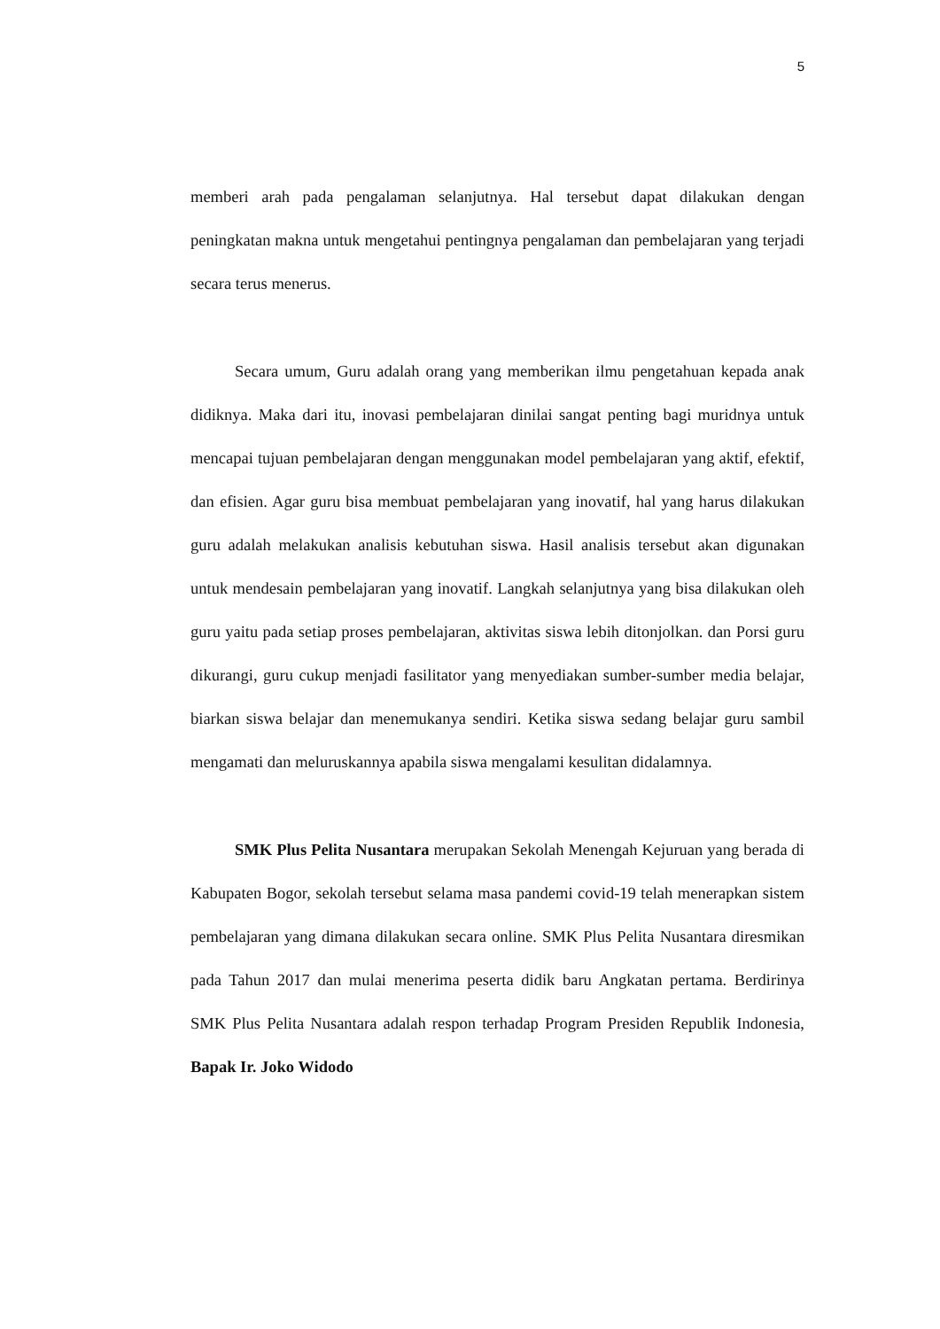5
memberi arah pada pengalaman selanjutnya. Hal tersebut dapat dilakukan dengan peningkatan makna untuk mengetahui pentingnya pengalaman dan pembelajaran yang terjadi secara terus menerus.
Secara umum, Guru adalah orang yang memberikan ilmu pengetahuan kepada anak didiknya. Maka dari itu, inovasi pembelajaran dinilai sangat penting bagi muridnya untuk mencapai tujuan pembelajaran dengan menggunakan model pembelajaran yang aktif, efektif, dan efisien. Agar guru bisa membuat pembelajaran yang inovatif, hal yang harus dilakukan guru adalah melakukan analisis kebutuhan siswa. Hasil analisis tersebut akan digunakan untuk mendesain pembelajaran yang inovatif. Langkah selanjutnya yang bisa dilakukan oleh guru yaitu pada setiap proses pembelajaran, aktivitas siswa lebih ditonjolkan. dan Porsi guru dikurangi, guru cukup menjadi fasilitator yang menyediakan sumber-sumber media belajar, biarkan siswa belajar dan menemukanya sendiri. Ketika siswa sedang belajar guru sambil mengamati dan meluruskannya apabila siswa mengalami kesulitan didalamnya.
SMK Plus Pelita Nusantara merupakan Sekolah Menengah Kejuruan yang berada di Kabupaten Bogor, sekolah tersebut selama masa pandemi covid-19 telah menerapkan sistem pembelajaran yang dimana dilakukan secara online. SMK Plus Pelita Nusantara diresmikan pada Tahun 2017 dan mulai menerima peserta didik baru Angkatan pertama. Berdirinya SMK Plus Pelita Nusantara adalah respon terhadap Program Presiden Republik Indonesia, Bapak Ir. Joko Widodo